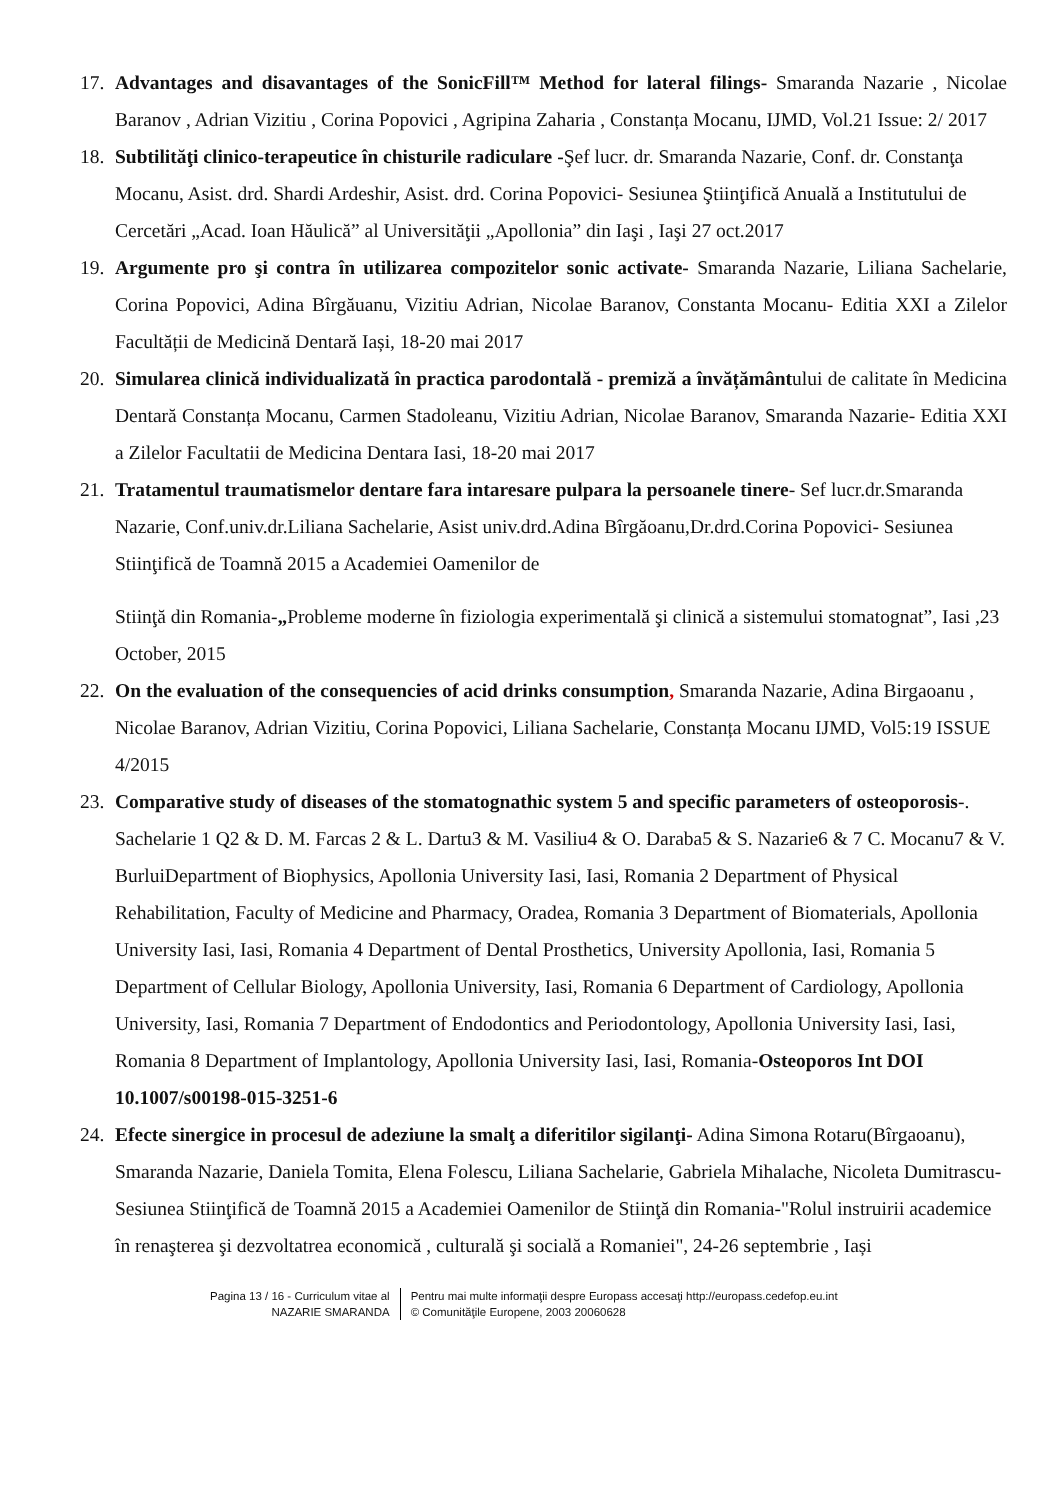17.
Advantages and disavantages of the SonicFill™ Method for lateral filings- Smaranda Nazarie , Nicolae Baranov , Adrian Vizitiu , Corina Popovici , Agripina Zaharia , Constanța Mocanu, IJMD, Vol.21 Issue: 2/ 2017
18.
Subtilităţi clinico-terapeutice în chisturile radiculare -Şef lucr. dr. Smaranda Nazarie, Conf. dr. Constanţa Mocanu, Asist. drd. Shardi Ardeshir, Asist. drd. Corina Popovici- Sesiunea Ştiinţifică Anuală a Institutului de Cercetări „Acad. Ioan Hăulică” al Universităţii „Apollonia” din Iaşi , Iaşi 27 oct.2017
19.
Argumente pro şi contra în utilizarea compozitelor sonic activate- Smaranda Nazarie, Liliana Sachelarie, Corina Popovici, Adina Bîrgăuanu, Vizitiu Adrian, Nicolae Baranov, Constanta Mocanu- Editia XXI a Zilelor Facultății de Medicină Dentară Iași, 18-20 mai 2017
20.
Simularea clinică individualizată în practica parodontală - premiză a învățământului de calitate în Medicina Dentară Constanța Mocanu, Carmen Stadoleanu, Vizitiu Adrian, Nicolae Baranov, Smaranda Nazarie- Editia XXI a Zilelor Facultatii de Medicina Dentara Iasi, 18-20 mai 2017
21.
Tratamentul traumatismelor dentare fara intaresare pulpara la persoanele tinere- Sef lucr.dr.Smaranda Nazarie, Conf.univ.dr.Liliana Sachelarie, Asist univ.drd.Adina Bîrgăoanu,Dr.drd.Corina Popovici- Sesiunea Stiinţifică de Toamnă 2015 a Academiei Oamenilor de
Stiinţă din Romania-„Probleme moderne în fiziologia experimentală şi clinică a sistemului stomatognat”, Iasi ,23 October, 2015
22.
On the evaluation of the consequencies of acid drinks consumption, Smaranda Nazarie, Adina Birgaoanu , Nicolae Baranov, Adrian Vizitiu, Corina Popovici, Liliana Sachelarie, Constanța Mocanu IJMD, Vol5:19 ISSUE 4/2015
23.
Comparative study of diseases of the stomatognathic system 5 and specific parameters of osteoporosis-. Sachelarie 1 Q2 & D. M. Farcas 2 & L. Dartu3 & M. Vasiliu4 & O. Daraba5 & S. Nazarie6 & 7 C. Mocanu7 & V. BurluiDepartment of Biophysics, Apollonia University Iasi, Iasi, Romania 2 Department of Physical Rehabilitation, Faculty of Medicine and Pharmacy, Oradea, Romania 3 Department of Biomaterials, Apollonia University Iasi, Iasi, Romania 4 Department of Dental Prosthetics, University Apollonia, Iasi, Romania 5 Department of Cellular Biology, Apollonia University, Iasi, Romania 6 Department of Cardiology, Apollonia University, Iasi, Romania 7 Department of Endodontics and Periodontology, Apollonia University Iasi, Iasi, Romania 8 Department of Implantology, Apollonia University Iasi, Iasi, Romania-Osteoporos Int DOI 10.1007/s00198-015-3251-6
24.
Efecte sinergice in procesul de adeziune la smalţ a diferitilor sigilanţi- Adina Simona Rotaru(Bîrgaoanu), Smaranda Nazarie, Daniela Tomita, Elena Folescu, Liliana Sachelarie, Gabriela Mihalache, Nicoleta Dumitrascu-Sesiunea Stiinţifică de Toamnă 2015 a Academiei Oamenilor de Stiinţă din Romania-"Rolul instruirii academice în renaşterea şi dezvoltatrea economică , culturală şi socială a Romaniei", 24-26 septembrie , Iași
Pagina 13 / 16 - Curriculum vitae al
NAZARIE SMARANDA
Pentru mai multe informaţii despre Europass accesaţi http://europass.cedefop.eu.int
© Comunităţile Europene, 2003 20060628